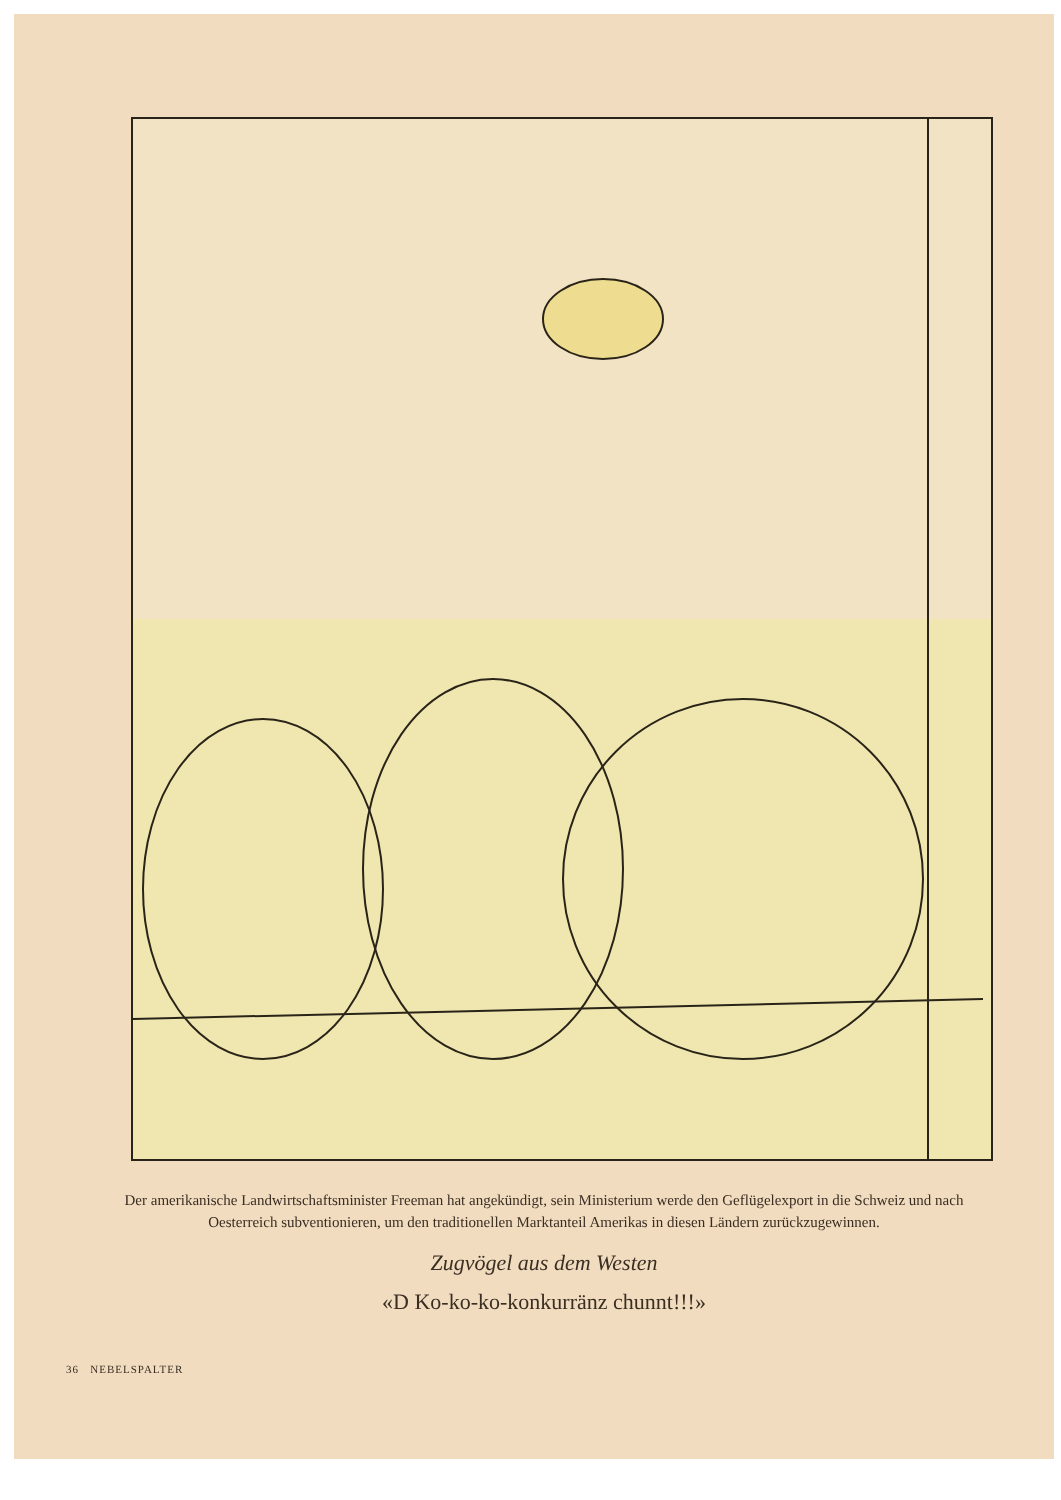Der amerikanische Landwirtschaftsminister Freeman hat angekündigt, sein Ministerium werde den Geflügelexport in die Schweiz und nach Oesterreich subventionieren, um den traditionellen Marktanteil Amerikas in diesen Ländern zurückzugewinnen.
Zugvögel aus dem Westen
«D Ko-ko-ko-konkurränz chunnt!!!»
36 NEBELSPALTER